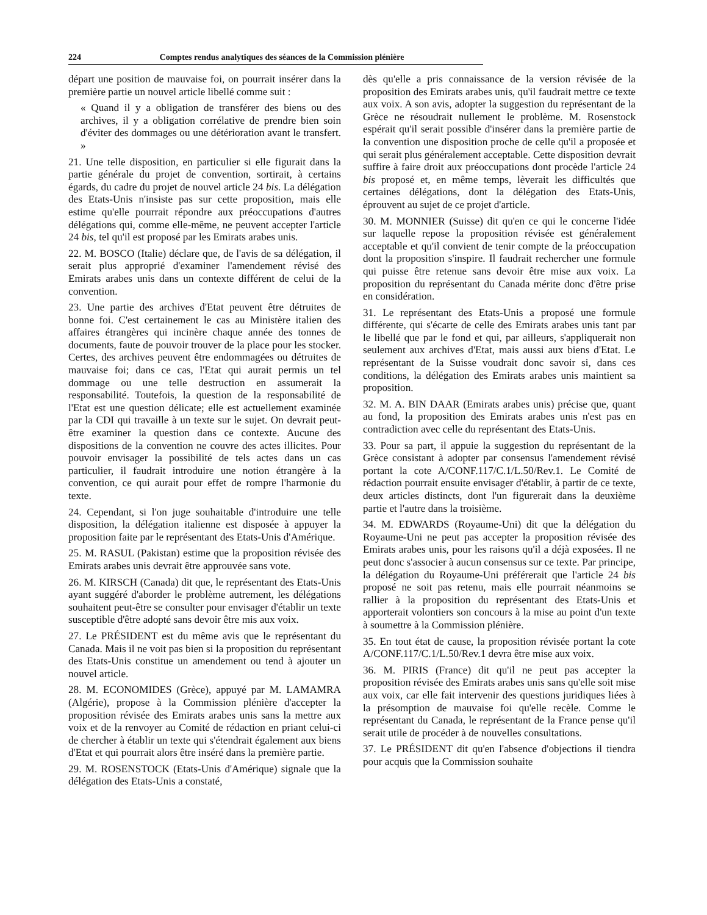224 Comptes rendus analytiques des séances de la Commission plénière
départ une position de mauvaise foi, on pourrait insérer dans la première partie un nouvel article libellé comme suit :
« Quand il y a obligation de transférer des biens ou des archives, il y a obligation corrélative de prendre bien soin d'éviter des dommages ou une détérioration avant le transfert. »
21. Une telle disposition, en particulier si elle figurait dans la partie générale du projet de convention, sortirait, à certains égards, du cadre du projet de nouvel article 24 bis. La délégation des Etats-Unis n'insiste pas sur cette proposition, mais elle estime qu'elle pourrait répondre aux préoccupations d'autres délégations qui, comme elle-même, ne peuvent accepter l'article 24 bis, tel qu'il est proposé par les Emirats arabes unis.
22. M. BOSCO (Italie) déclare que, de l'avis de sa délégation, il serait plus approprié d'examiner l'amendement révisé des Emirats arabes unis dans un contexte différent de celui de la convention.
23. Une partie des archives d'Etat peuvent être détruites de bonne foi. C'est certainement le cas au Ministère italien des affaires étrangères qui incinère chaque année des tonnes de documents, faute de pouvoir trouver de la place pour les stocker. Certes, des archives peuvent être endommagées ou détruites de mauvaise foi; dans ce cas, l'Etat qui aurait permis un tel dommage ou une telle destruction en assumerait la responsabilité. Toutefois, la question de la responsabilité de l'Etat est une question délicate; elle est actuellement examinée par la CDI qui travaille à un texte sur le sujet. On devrait peut-être examiner la question dans ce contexte. Aucune des dispositions de la convention ne couvre des actes illicites. Pour pouvoir envisager la possibilité de tels actes dans un cas particulier, il faudrait introduire une notion étrangère à la convention, ce qui aurait pour effet de rompre l'harmonie du texte.
24. Cependant, si l'on juge souhaitable d'introduire une telle disposition, la délégation italienne est disposée à appuyer la proposition faite par le représentant des Etats-Unis d'Amérique.
25. M. RASUL (Pakistan) estime que la proposition révisée des Emirats arabes unis devrait être approuvée sans vote.
26. M. KIRSCH (Canada) dit que, le représentant des Etats-Unis ayant suggéré d'aborder le problème autrement, les délégations souhaitent peut-être se consulter pour envisager d'établir un texte susceptible d'être adopté sans devoir être mis aux voix.
27. Le PRÉSIDENT est du même avis que le représentant du Canada. Mais il ne voit pas bien si la proposition du représentant des Etats-Unis constitue un amendement ou tend à ajouter un nouvel article.
28. M. ECONOMIDES (Grèce), appuyé par M. LAMAMRA (Algérie), propose à la Commission plénière d'accepter la proposition révisée des Emirats arabes unis sans la mettre aux voix et de la renvoyer au Comité de rédaction en priant celui-ci de chercher à établir un texte qui s'étendrait également aux biens d'Etat et qui pourrait alors être inséré dans la première partie.
29. M. ROSENSTOCK (Etats-Unis d'Amérique) signale que la délégation des Etats-Unis a constaté,
dès qu'elle a pris connaissance de la version révisée de la proposition des Emirats arabes unis, qu'il faudrait mettre ce texte aux voix. A son avis, adopter la suggestion du représentant de la Grèce ne résoudrait nullement le problème. M. Rosenstock espérait qu'il serait possible d'insérer dans la première partie de la convention une disposition proche de celle qu'il a proposée et qui serait plus généralement acceptable. Cette disposition devrait suffire à faire droit aux préoccupations dont procède l'article 24 bis proposé et, en même temps, lèverait les difficultés que certaines délégations, dont la délégation des Etats-Unis, éprouvent au sujet de ce projet d'article.
30. M. MONNIER (Suisse) dit qu'en ce qui le concerne l'idée sur laquelle repose la proposition révisée est généralement acceptable et qu'il convient de tenir compte de la préoccupation dont la proposition s'inspire. Il faudrait rechercher une formule qui puisse être retenue sans devoir être mise aux voix. La proposition du représentant du Canada mérite donc d'être prise en considération.
31. Le représentant des Etats-Unis a proposé une formule différente, qui s'écarte de celle des Emirats arabes unis tant par le libellé que par le fond et qui, par ailleurs, s'appliquerait non seulement aux archives d'Etat, mais aussi aux biens d'Etat. Le représentant de la Suisse voudrait donc savoir si, dans ces conditions, la délégation des Emirats arabes unis maintient sa proposition.
32. M. A. BIN DAAR (Emirats arabes unis) précise que, quant au fond, la proposition des Emirats arabes unis n'est pas en contradiction avec celle du représentant des Etats-Unis.
33. Pour sa part, il appuie la suggestion du représentant de la Grèce consistant à adopter par consensus l'amendement révisé portant la cote A/CONF.117/C.1/L.50/Rev.1. Le Comité de rédaction pourrait ensuite envisager d'établir, à partir de ce texte, deux articles distincts, dont l'un figurerait dans la deuxième partie et l'autre dans la troisième.
34. M. EDWARDS (Royaume-Uni) dit que la délégation du Royaume-Uni ne peut pas accepter la proposition révisée des Emirats arabes unis, pour les raisons qu'il a déjà exposées. Il ne peut donc s'associer à aucun consensus sur ce texte. Par principe, la délégation du Royaume-Uni préférerait que l'article 24 bis proposé ne soit pas retenu, mais elle pourrait néanmoins se rallier à la proposition du représentant des Etats-Unis et apporterait volontiers son concours à la mise au point d'un texte à soumettre à la Commission plénière.
35. En tout état de cause, la proposition révisée portant la cote A/CONF.117/C.1/L.50/Rev.1 devra être mise aux voix.
36. M. PIRIS (France) dit qu'il ne peut pas accepter la proposition révisée des Emirats arabes unis sans qu'elle soit mise aux voix, car elle fait intervenir des questions juridiques liées à la présomption de mauvaise foi qu'elle recèle. Comme le représentant du Canada, le représentant de la France pense qu'il serait utile de procéder à de nouvelles consultations.
37. Le PRÉSIDENT dit qu'en l'absence d'objections il tiendra pour acquis que la Commission souhaite